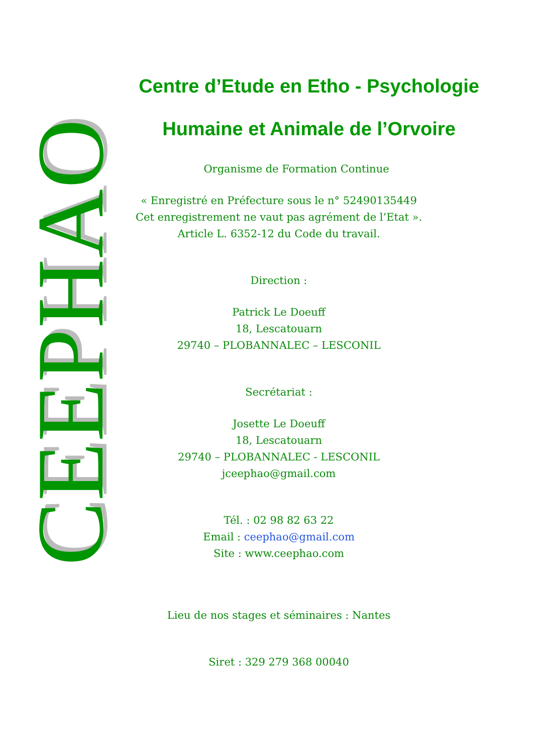CEEPHAO
Centre d’Etude en Etho - Psychologie
Humaine et Animale de l’Orvoire
Organisme de Formation Continue
« Enregistré en Préfecture sous le n° 52490135449
Cet enregistrement ne vaut pas agrément de l’Etat ».
Article L. 6352-12 du Code du travail.
Direction :
Patrick Le Doeuff
18, Lescatouarn
29740 – PLOBANNALEC – LESCONIL
Secrétariat :
Josette Le Doeuff
18, Lescatouarn
29740 – PLOBANNALEC - LESCONIL
jceephao@gmail.com
Tél. : 02 98 82 63 22
Email : ceephao@gmail.com
Site : www.ceephao.com
Lieu de nos stages et séminaires : Nantes
Siret : 329 279 368 00040